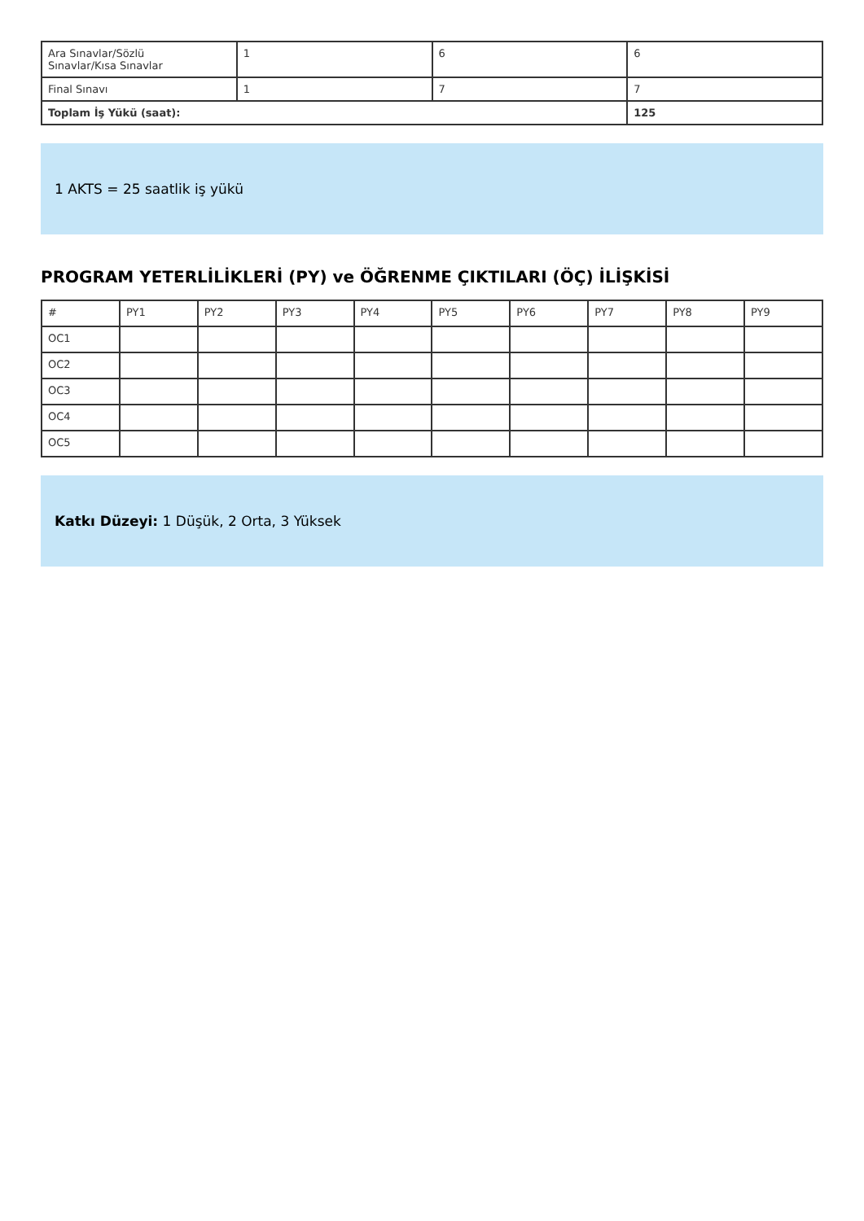| Ara Sınavlar/Sözlü Sınavlar/Kısa Sınavlar | 1 | 6 | 6 |
| Final Sınavı | 1 | 7 | 7 |
| Toplam İş Yükü (saat): | | | 125 |
1 AKTS = 25 saatlik iş yükü
PROGRAM YETERLİLİKLERİ (PY) ve ÖĞRENME ÇIKTILARI (ÖÇ) İLİŞKİSİ
| # | PY1 | PY2 | PY3 | PY4 | PY5 | PY6 | PY7 | PY8 | PY9 |
| --- | --- | --- | --- | --- | --- | --- | --- | --- | --- |
| OC1 | | | | | | | | | |
| OC2 | | | | | | | | | |
| OC3 | | | | | | | | | |
| OC4 | | | | | | | | | |
| OC5 | | | | | | | | | |
Katkı Düzeyi: 1 Düşük, 2 Orta, 3 Yüksek